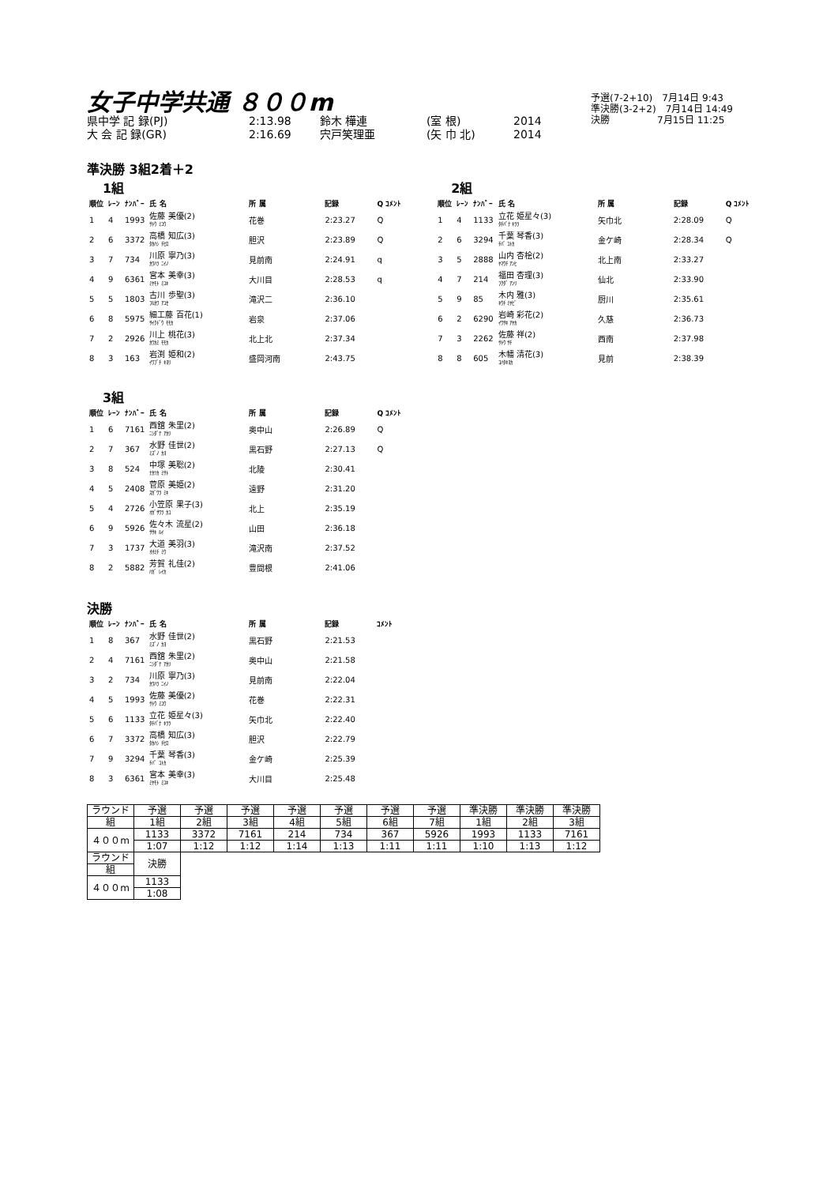女子中学共通 ８００m
県中学 記 録(PJ) 2:13.98 鈴木 樺連 (室 根) 2014
大 会 記 録(GR) 2:16.69 宍戸笑理亜 (矢 巾 北) 2014
予選(7-2+10)　7月14日 9:43
準決勝(3-2+2)　7月14日 14:49
決勝　　　　　7月15日 11:25
準決勝 3組2着＋2
1組
| 順位 | ﾚｰﾝ | ﾅﾝﾊﾞｰ | 氏 名 | 所 属 | 記録 | Q ｺﾒﾝﾄ |
| --- | --- | --- | --- | --- | --- | --- |
| 1 | 4 | 1993 | 佐藤 美優(2) ｻﾄｳ ﾐﾕｳ | 花巻 | 2:23.27 | Q |
| 2 | 6 | 3372 | 高橋 知広(3) ﾀｶﾊｼ ﾁﾋﾛ | 胆沢 | 2:23.89 | Q |
| 3 | 7 | 734 | 川原 寧乃(3) ｶﾜﾊﾗ ﾆｲﾉ | 見前南 | 2:24.91 | q |
| 4 | 9 | 6361 | 宮本 美幸(3) ﾐﾔﾓﾄ ﾐﾕｷ | 大川目 | 2:28.53 | q |
| 5 | 5 | 1803 | 古川 歩聖(3) ﾌﾙｶﾜ ｱﾕｾ | 滝沢二 | 2:36.10 | |
| 6 | 8 | 5975 | 細工藤 百花(1) ｻｲｸﾄﾞｳ ﾓﾓｶ | 岩泉 | 2:37.06 | |
| 7 | 2 | 2926 | 川上 桃花(3) ｶﾜｶﾐ ﾓﾓｶ | 北上北 | 2:37.34 | |
| 8 | 3 | 163 | 岩渕 姫和(2) ｲﾜﾌﾞﾁ ｷﾖﾘ | 盛岡河南 | 2:43.75 | |
2組
| 順位 | ﾚｰﾝ | ﾅﾝﾊﾞｰ | 氏 名 | 所 属 | 記録 | Q ｺﾒﾝﾄ |
| --- | --- | --- | --- | --- | --- | --- |
| 1 | 4 | 1133 | 立花 姫星々(3) ﾀﾁﾊﾞﾅ ｷﾗﾗ | 矢巾北 | 2:28.09 | Q |
| 2 | 6 | 3294 | 千葉 琴香(3) ﾁﾊﾞ ｺﾄｶ | 金ケ崎 | 2:28.34 | Q |
| 3 | 5 | 2888 | 山内 杏桧(2) ﾔﾏｳﾁ ｱﾝﾋ | 北上南 | 2:33.27 | |
| 4 | 7 | 214 | 福田 杏理(3) ﾌｸﾀﾞ ｱﾝﾘ | 仙北 | 2:33.90 | |
| 5 | 9 | 85 | 木内 雅(3) ｷｳﾁ ﾐﾔﾋﾞ | 厨川 | 2:35.61 | |
| 6 | 2 | 6290 | 岩崎 彩花(2) ｲﾜｻｷ ｱﾔｶ | 久慈 | 2:36.73 | |
| 7 | 3 | 2262 | 佐藤 祥(2) ｻﾄｳ ｻﾁ | 西南 | 2:37.98 | |
| 8 | 8 | 605 | 木幡 清花(3) ｺﾊﾀｷﾖｶ | 見前 | 2:38.39 | |
3組
| 順位 | ﾚｰﾝ | ﾅﾝﾊﾞｰ | 氏 名 | 所 属 | 記録 | Q ｺﾒﾝﾄ |
| --- | --- | --- | --- | --- | --- | --- |
| 1 | 6 | 7161 | 西舘 朱里(2) ﾆｼﾀﾞﾃ ｱｶﾘ | 奥中山 | 2:26.89 | Q |
| 2 | 7 | 367 | 水野 佳世(2) ﾐｽﾞﾉ ｶﾖ | 黒石野 | 2:27.13 | Q |
| 3 | 8 | 524 | 中塚 美聡(2) ﾅｶﾂｶ ﾐｻﾄ | 北陵 | 2:30.41 | |
| 4 | 5 | 2408 | 菅原 美姫(2) ｽｶﾞﾜﾗ ﾐｷ | 遠野 | 2:31.20 | |
| 5 | 4 | 2726 | 小笠原 果子(3) ｵｶﾞｻﾜﾗ ｶｺ | 北上 | 2:35.19 | |
| 6 | 9 | 5926 | 佐々木 流星(2) ｻｻｷ ﾙｲ | 山田 | 2:36.18 | |
| 7 | 3 | 1737 | 大道 美羽(3) ｵｵﾐﾁ ﾐｳ | 滝沢南 | 2:37.52 | |
| 8 | 2 | 5882 | 芳賀 礼佳(2) ﾊｶﾞ ﾚｲｶ | 豊間根 | 2:41.06 | |
決勝
| 順位 | ﾚｰﾝ | ﾅﾝﾊﾞｰ | 氏 名 | 所 属 | 記録 | ｺﾒﾝﾄ |
| --- | --- | --- | --- | --- | --- | --- |
| 1 | 8 | 367 | 水野 佳世(2) ﾐｽﾞﾉ ｶﾖ | 黒石野 | 2:21.53 | |
| 2 | 4 | 7161 | 西舘 朱里(2) ﾆｼﾀﾞﾃ ｱｶﾘ | 奥中山 | 2:21.58 | |
| 3 | 2 | 734 | 川原 寧乃(3) ｶﾜﾊﾗ ﾆｲﾉ | 見前南 | 2:22.04 | |
| 4 | 5 | 1993 | 佐藤 美優(2) ｻﾄｳ ﾐﾕｳ | 花巻 | 2:22.31 | |
| 5 | 6 | 1133 | 立花 姫星々(3) ﾀﾁﾊﾞﾅ ｷﾗﾗ | 矢巾北 | 2:22.40 | |
| 6 | 7 | 3372 | 高橋 知広(3) ﾀｶﾊｼ ﾁﾋﾛ | 胆沢 | 2:22.79 | |
| 7 | 9 | 3294 | 千葉 琴香(3) ﾁﾊﾞ ｺﾄｶ | 金ケ崎 | 2:25.39 | |
| 8 | 3 | 6361 | 宮本 美幸(3) ﾐﾔﾓﾄ ﾐﾕｷ | 大川目 | 2:25.48 | |
| ラウンド | 予選 | 予選 | 予選 | 予選 | 予選 | 予選 | 予選 | 準決勝 | 準決勝 | 準決勝 |
| 組 | 1組 | 2組 | 3組 | 4組 | 5組 | 6組 | 7組 | 1組 | 2組 | 3組 |
| ４００m | 1133 | 3372 | 7161 | 214 | 734 | 367 | 5926 | 1993 | 1133 | 7161 |
| | 1:07 | 1:12 | 1:12 | 1:14 | 1:13 | 1:11 | 1:11 | 1:10 | 1:13 | 1:12 |
| ラウンド | 決勝 | | | | | | | | | |
| 組 | | | | | | | | | | |
| ４００m | 1133 | | | | | | | | | |
| | 1:08 | | | | | | | | | |